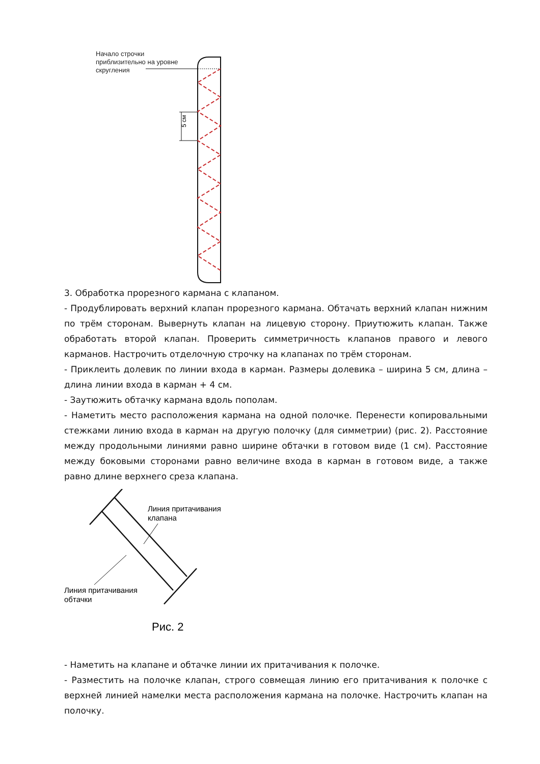5 см
Начало строчки
приблизительно на уровне
скругления
3. Обработка прорезного кармана с клапаном.
- Продублировать верхний клапан прорезного кармана. Обтачать верхний клапан нижним по трём сторонам. Вывернуть клапан на лицевую сторону. Приутюжить клапан. Также обработать второй клапан. Проверить симметричность клапанов правого и левого карманов. Настрочить отделочную строчку на клапанах по трём сторонам.
- Приклеить долевик по линии входа в карман. Размеры долевика – ширина 5 см, длина – длина линии входа в карман + 4 см.
- Заутюжить обтачку кармана вдоль пополам.
- Наметить место расположения кармана на одной полочке. Перенести копировальными стежками линию входа в карман на другую полочку (для симметрии) (рис. 2). Расстояние между продольными линиями равно ширине обтачки в готовом виде (1 см). Расстояние между боковыми сторонами равно величине входа в карман в готовом виде, а также равно длине верхнего среза клапана.
Линия притачивания
клапана
Линия притачивания
обтачки
Рис. 2
- Наметить на клапане и обтачке линии их притачивания к полочке.
- Разместить на полочке клапан, строго совмещая линию его притачивания к полочке с верхней линией намелки места расположения кармана на полочке. Настрочить клапан на полочку.